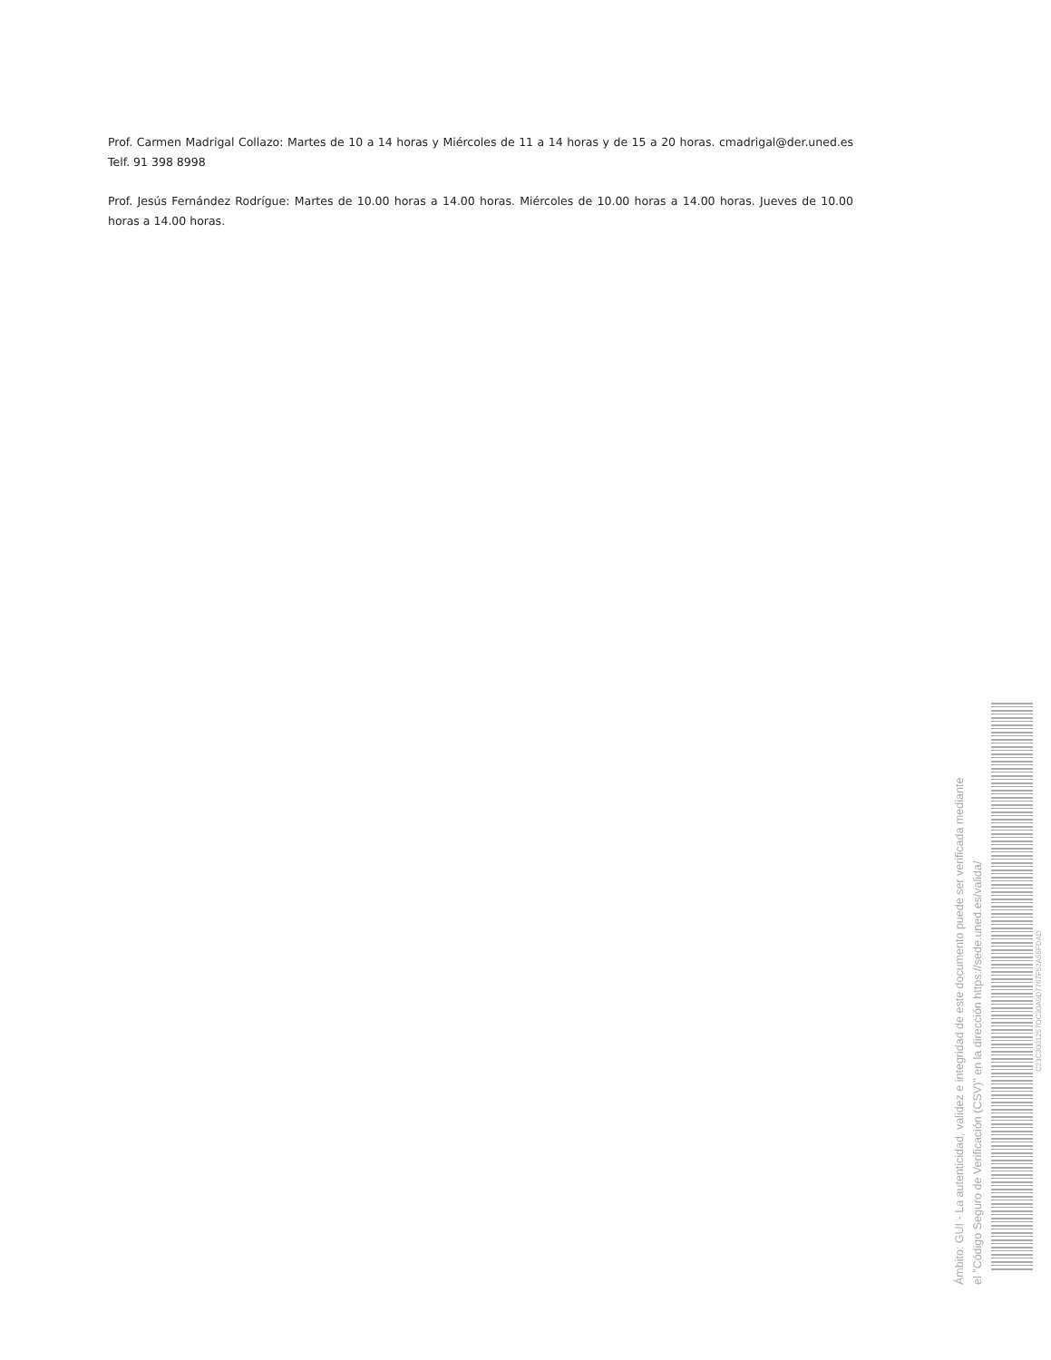Prof. Carmen Madrigal Collazo: Martes de 10 a 14 horas y Miércoles de 11 a 14 horas y de 15 a 20 horas. cmadrigal@der.uned.es Telf. 91 398 8998
Prof. Jesús Fernández Rodrígue: Martes de 10.00 horas a 14.00 horas. Miércoles de 10.00 horas a 14.00 horas. Jueves de 10.00 horas a 14.00 horas.
Ámbito: GUI - La autenticidad, validez e integridad de este documento puede ser verificada mediante
el "Código Seguro de Verificación (CSV)" en la dirección https://sede.uned.es/valida/
C23C3001257OC30A9D7767F52A55FDAD